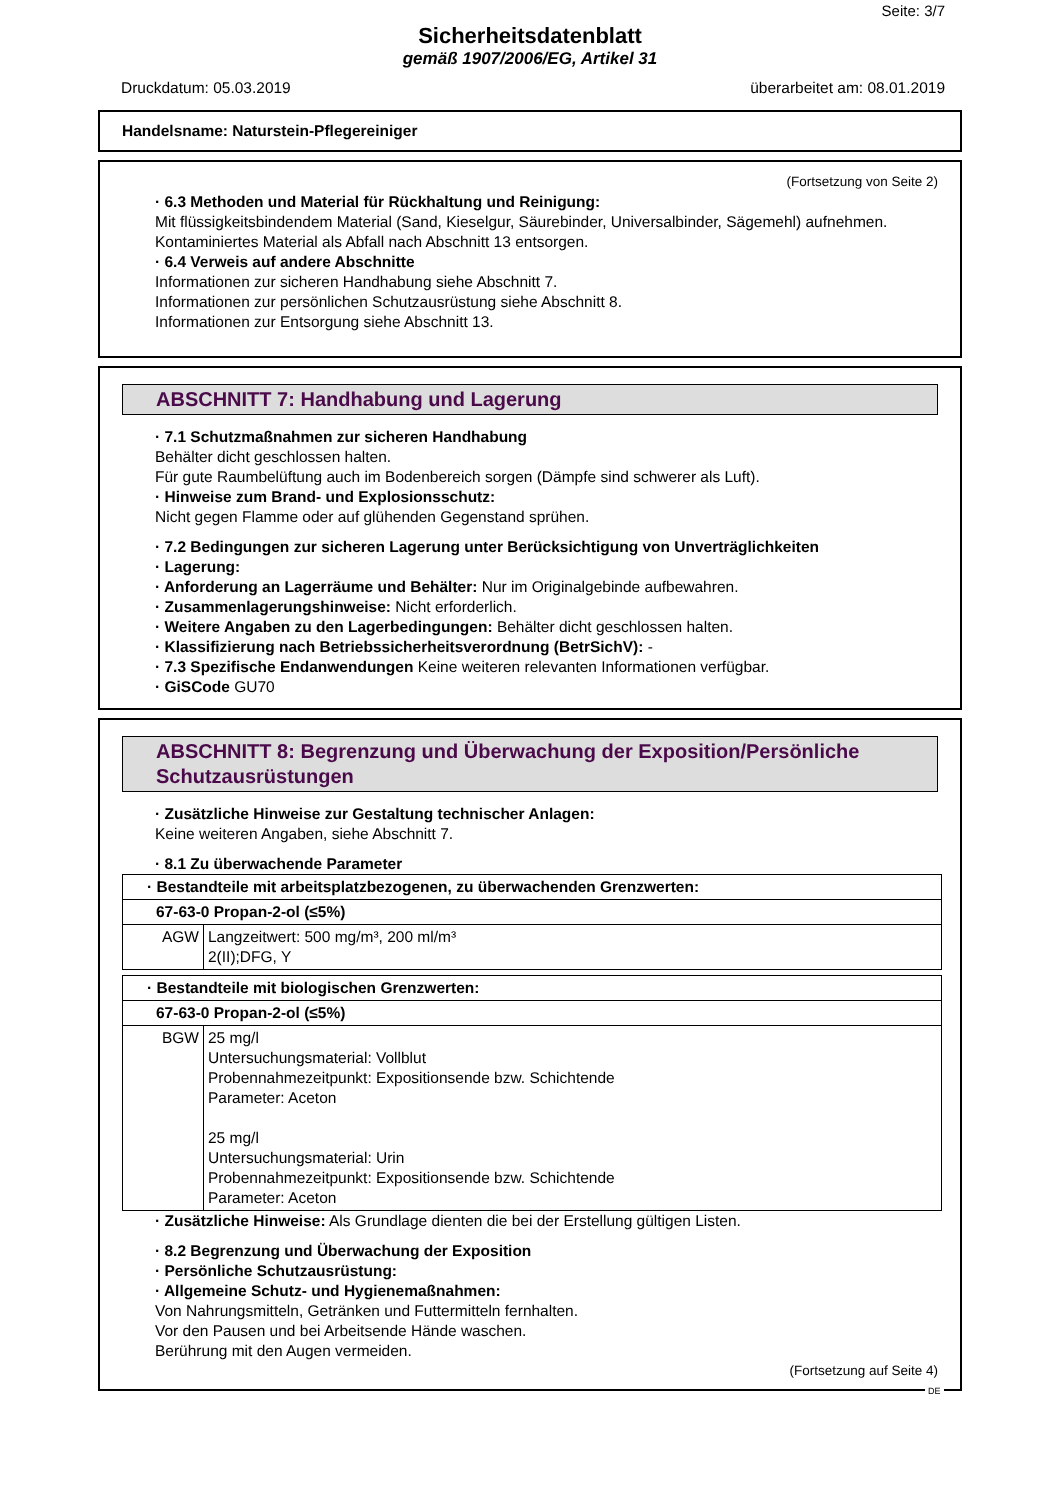Seite: 3/7
Sicherheitsdatenblatt
gemäß 1907/2006/EG, Artikel 31
Druckdatum: 05.03.2019 überarbeitet am: 08.01.2019
Handelsname: Naturstein-Pflegereiniger
(Fortsetzung von Seite 2)
· 6.3 Methoden und Material für Rückhaltung und Reinigung:
Mit flüssigkeitsbindendem Material (Sand, Kieselgur, Säurebinder, Universalbinder, Sägemehl) aufnehmen.
Kontaminiertes Material als Abfall nach Abschnitt 13 entsorgen.
· 6.4 Verweis auf andere Abschnitte
Informationen zur sicheren Handhabung siehe Abschnitt 7.
Informationen zur persönlichen Schutzausrüstung siehe Abschnitt 8.
Informationen zur Entsorgung siehe Abschnitt 13.
* ABSCHNITT 7: Handhabung und Lagerung
· 7.1 Schutzmaßnahmen zur sicheren Handhabung
Behälter dicht geschlossen halten.
Für gute Raumbelüftung auch im Bodenbereich sorgen (Dämpfe sind schwerer als Luft).
· Hinweise zum Brand- und Explosionsschutz:
Nicht gegen Flamme oder auf glühenden Gegenstand sprühen.
· 7.2 Bedingungen zur sicheren Lagerung unter Berücksichtigung von Unverträglichkeiten
· Lagerung:
· Anforderung an Lagerräume und Behälter: Nur im Originalgebinde aufbewahren.
· Zusammenlagerungshinweise: Nicht erforderlich.
· Weitere Angaben zu den Lagerbedingungen: Behälter dicht geschlossen halten.
· Klassifizierung nach Betriebssicherheitsverordnung (BetrSichV): -
· 7.3 Spezifische Endanwendungen Keine weiteren relevanten Informationen verfügbar.
· GiSCode GU70
ABSCHNITT 8: Begrenzung und Überwachung der Exposition/Persönliche Schutzausrüstungen
· Zusätzliche Hinweise zur Gestaltung technischer Anlagen:
Keine weiteren Angaben, siehe Abschnitt 7.
· 8.1 Zu überwachende Parameter
| · Bestandteile mit arbeitsplatzbezogenen, zu überwachenden Grenzwerten: | |
| 67-63-0 Propan-2-ol (≤5%) | |
| AGW | Langzeitwert: 500 mg/m³, 200 ml/m³ 2(II);DFG, Y |
| · Bestandteile mit biologischen Grenzwerten: | |
| 67-63-0 Propan-2-ol (≤5%) | |
| BGW | 25 mg/l Untersuchungsmaterial: Vollblut Probennahmezeitpunkt: Expositionsende bzw. Schichtende Parameter: Aceton 25 mg/l Untersuchungsmaterial: Urin Probennahmezeitpunkt: Expositionsende bzw. Schichtende Parameter: Aceton |
· Zusätzliche Hinweise: Als Grundlage dienten die bei der Erstellung gültigen Listen.
· 8.2 Begrenzung und Überwachung der Exposition
· Persönliche Schutzausrüstung:
· Allgemeine Schutz- und Hygienemaßnahmen:
Von Nahrungsmitteln, Getränken und Futtermitteln fernhalten.
Vor den Pausen und bei Arbeitsende Hände waschen.
Berührung mit den Augen vermeiden.
(Fortsetzung auf Seite 4)
DE